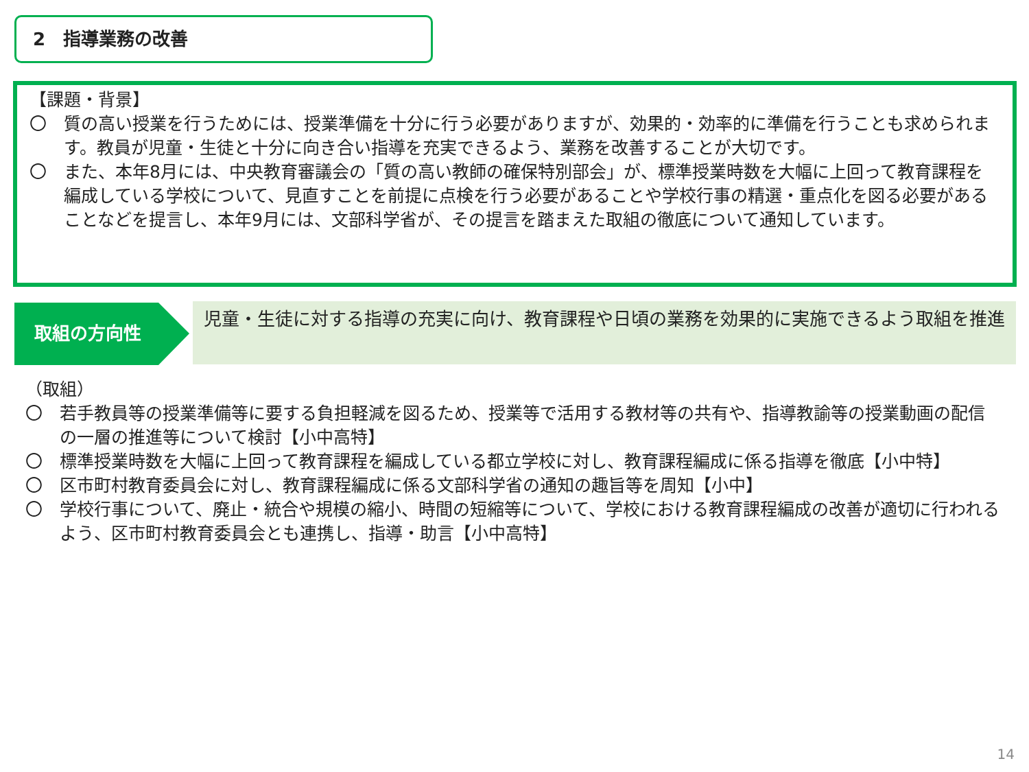2　指導業務の改善
【課題・背景】
〇　質の高い授業を行うためには、授業準備を十分に行う必要がありますが、効果的・効率的に準備を行うことも求められます。教員が児童・生徒と十分に向き合い指導を充実できるよう、業務を改善することが大切です。
〇　また、本年8月には、中央教育審議会の「質の高い教師の確保特別部会」が、標準授業時数を大幅に上回って教育課程を編成している学校について、見直すことを前提に点検を行う必要があることや学校行事の精選・重点化を図る必要があることなどを提言し、本年9月には、文部科学省が、その提言を踏まえた取組の徹底について通知しています。
取組の方向性 児童・生徒に対する指導の充実に向け、教育課程や日頃の業務を効果的に実施できるよう取組を推進
（取組）
〇　若手教員等の授業準備等に要する負担軽減を図るため、授業等で活用する教材等の共有や、指導教諭等の授業動画の配信の一層の推進等について検討【小中高特】
〇　標準授業時数を大幅に上回って教育課程を編成している都立学校に対し、教育課程編成に係る指導を徹底【小中特】
〇　区市町村教育委員会に対し、教育課程編成に係る文部科学省の通知の趣旨等を周知【小中】
〇　学校行事について、廃止・統合や規模の縮小、時間の短縮等について、学校における教育課程編成の改善が適切に行われるよう、区市町村教育委員会とも連携し、指導・助言【小中高特】
14